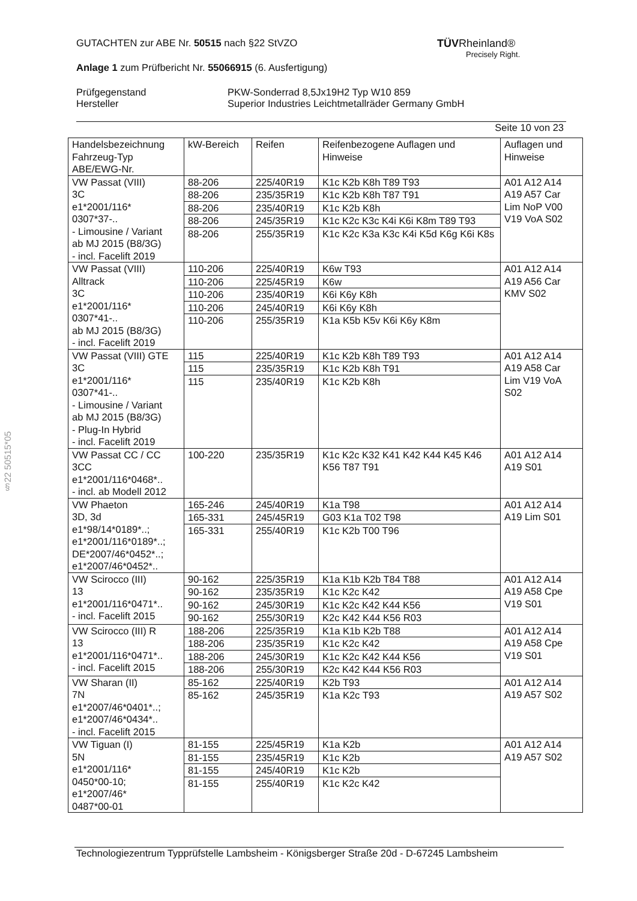GUTACHTEN zur ABE Nr. 50515 nach §22 StVZO
Anlage 1 zum Prüfbericht Nr. 55066915 (6. Ausfertigung)
Prüfgegenstand
Hersteller
PKW-Sonderrad 8,5Jx19H2 Typ W10 859
Superior Industries Leichtmetallräder Germany GmbH
Seite 10 von 23
TÜVRheinland®
Precisely Right.
§22 50515*05
| Handelsbezeichnung Fahrzeug-Typ ABE/EWG-Nr. | kW-Bereich | Reifen | Reifenbezogene Auflagen und Hinweise | Auflagen und Hinweise |
| --- | --- | --- | --- | --- |
| VW Passat (VIII) 3C e1*2001/116* 0307*37-.. - Limousine / Variant ab MJ 2015 (B8/3G) - incl. Facelift 2019 | 88-206 88-206 88-206 88-206 88-206 | 225/40R19 235/35R19 235/40R19 245/35R19 255/35R19 | K1c K2b K8h T89 T93 K1c K2b K8h T87 T91 K1c K2b K8h K1c K2c K3c K4i K6i K8m T89 T93 K1c K2c K3a K3c K4i K5d K6g K6i K8s | A01 A12 A14 A19 A57 Car Lim NoP V00 V19 VoA S02 |
| VW Passat (VIII) Alltrack 3C e1*2001/116* 0307*41-.. ab MJ 2015 (B8/3G) - incl. Facelift 2019 | 110-206 110-206 110-206 110-206 110-206 | 225/40R19 225/45R19 235/40R19 245/40R19 255/35R19 | K6w T93 K6w K6i K6y K8h K6i K6y K8h K1a K5b K5v K6i K6y K8m | A01 A12 A14 A19 A56 Car KMV S02 |
| VW Passat (VIII) GTE 3C e1*2001/116* 0307*41-.. - Limousine / Variant ab MJ 2015 (B8/3G) - Plug-In Hybrid - incl. Facelift 2019 | 115 115 115 | 225/40R19 235/35R19 235/40R19 | K1c K2b K8h T89 T93 K1c K2b K8h T91 K1c K2b K8h | A01 A12 A14 A19 A58 Car Lim V19 VoA S02 |
| VW Passat CC / CC 3CC e1*2001/116*0468*.. - incl. ab Modell 2012 | 100-220 | 235/35R19 | K1c K2c K32 K41 K42 K44 K45 K46 K56 T87 T91 | A01 A12 A14 A19 S01 |
| VW Phaeton 3D, 3d e1*98/14*0189*..; e1*2001/116*0189*..; DE*2007/46*0452*..; e1*2007/46*0452*.. | 165-246 165-331 165-331 | 245/40R19 245/45R19 255/40R19 | K1a T98 G03 K1a T02 T98 K1c K2b T00 T96 | A01 A12 A14 A19 Lim S01 |
| VW Scirocco (III) 13 e1*2001/116*0471*.. - incl. Facelift 2015 | 90-162 90-162 90-162 90-162 | 225/35R19 235/35R19 245/30R19 255/30R19 | K1a K1b K2b T84 T88 K1c K2c K42 K1c K2c K42 K44 K56 K2c K42 K44 K56 R03 | A01 A12 A14 A19 A58 Cpe V19 S01 |
| VW Scirocco (III) R 13 e1*2001/116*0471*.. - incl. Facelift 2015 | 188-206 188-206 188-206 188-206 | 225/35R19 235/35R19 245/30R19 255/30R19 | K1a K1b K2b T88 K1c K2c K42 K1c K2c K42 K44 K56 K2c K42 K44 K56 R03 | A01 A12 A14 A19 A58 Cpe V19 S01 |
| VW Sharan (II) 7N e1*2007/46*0401*..; e1*2007/46*0434*.. - incl. Facelift 2015 | 85-162 85-162 | 225/40R19 245/35R19 | K2b T93 K1a K2c T93 | A01 A12 A14 A19 A57 S02 |
| VW Tiguan (I) 5N e1*2001/116* 0450*00-10; e1*2007/46* 0487*00-01 | 81-155 81-155 81-155 81-155 | 225/45R19 235/45R19 245/40R19 255/40R19 | K1a K2b K1c K2b K1c K2b K1c K2c K42 | A01 A12 A14 A19 A57 S02 |
Technologiezentrum Typprüfstelle Lambsheim - Königsberger Straße 20d - D-67245 Lambsheim